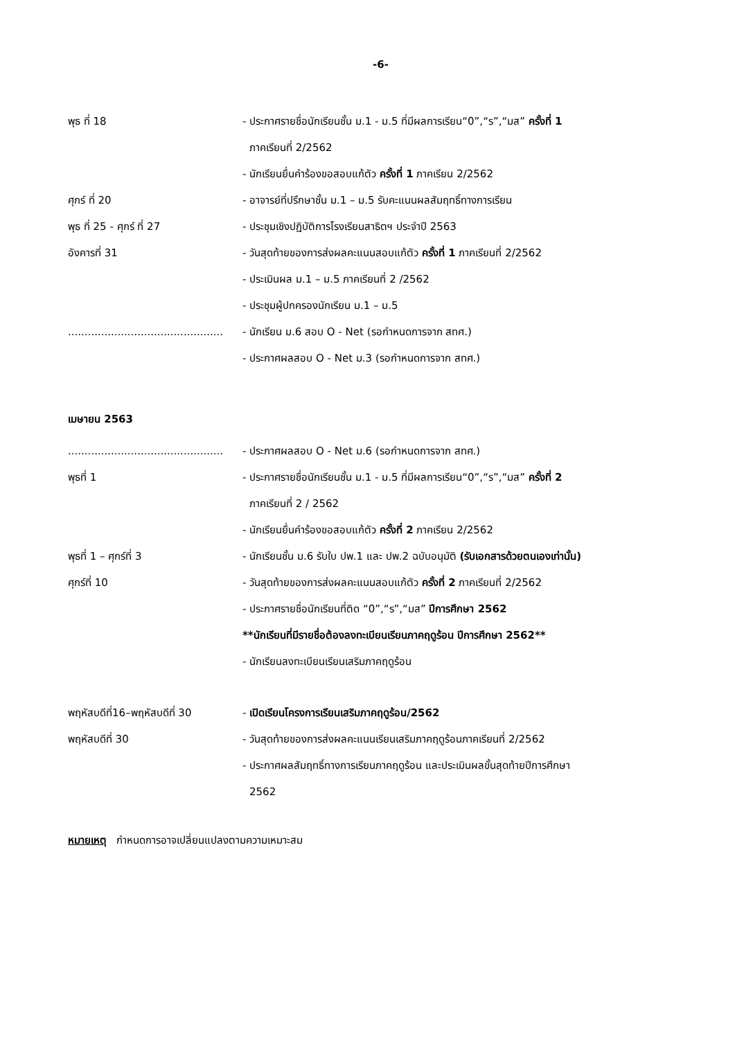-6-
พุธ ที่ 18 - ประกาศรายชื่อนักเรียนชั้น ม.1 - ม.5 ที่มีผลการเรียน“0”,“ร”,“มส” ครั้งที่ 1
ภาคเรียนที่ 2/2562
- นักเรียนยื่นคำร้องขอสอบแก้ตัว ครั้งที่ 1 ภาคเรียน 2/2562
ศุกร์ ที่ 20 - อาจารย์ที่ปรึกษาชั้น ม.1 – ม.5 รับคะแนนผลสัมฤทธิ์ทางการเรียน
พุธ ที่ 25 - ศุกร์ ที่ 27 - ประชุมเชิงปฏิบัติการโรงเรียนสาธิตฯ ประจำปี 2563
อังคารที่ 31 - วันสุดท้ายของการส่งผลคะแนนสอบแก้ตัว ครั้งที่ 1 ภาคเรียนที่ 2/2562
- ประเมินผล ม.1 – ม.5 ภาคเรียนที่ 2 /2562
- ประชุมผู้ปกครองนักเรียน ม.1 – ม.5
...............................................
- นักเรียน ม.6 สอบ O - Net (รอกำหนดการจาก สทศ.)
- ประกาศผลสอบ O - Net ม.3 (รอกำหนดการจาก สทศ.)
เมษายน 2563
...............................................
- ประกาศผลสอบ O - Net ม.6 (รอกำหนดการจาก สทศ.)
พุธที่ 1 - ประกาศรายชื่อนักเรียนชั้น ม.1 - ม.5 ที่มีผลการเรียน“0”,“ร”,“มส” ครั้งที่ 2
ภาคเรียนที่ 2 / 2562
- นักเรียนยื่นคำร้องขอสอบแก้ตัว ครั้งที่ 2 ภาคเรียน 2/2562
พุธที่ 1 – ศุกร์ที่ 3 - นักเรียนชั้น ม.6 รับใบ ปพ.1 และ ปพ.2 ฉบับอนุมัติ (รับเอกสารด้วยตนเองเท่านั้น)
ศุกร์ที่ 10 - วันสุดท้ายของการส่งผลคะแนนสอบแก้ตัว ครั้งที่ 2 ภาคเรียนที่ 2/2562
- ประกาศรายชื่อนักเรียนที่ติด “0”,“ร”,“มส” ปีการศึกษา 2562
**นักเรียนที่มีรายชื่อต้องลงทะเบียนเรียนภาคฤดูร้อน ปีการศึกษา 2562**
- นักเรียนลงทะเบียนเรียนเสริมภาคฤดูร้อน
พฤหัสบดีที่16–พฤหัสบดีที่ 30 - เปิดเรียนโครงการเรียนเสริมภาคฤดูร้อน/2562
พฤหัสบดีที่ 30 - วันสุดท้ายของการส่งผลคะแนนเรียนเสริมภาคฤดูร้อนภาคเรียนที่ 2/2562
- ประกาศผลสัมฤทธิ์ทางการเรียนภาคฤดูร้อน และประเมินผลขั้นสุดท้ายปีการศึกษา
2562
หมายเหตุ กำหนดการอาจเปลี่ยนแปลงตามความเหมาะสม